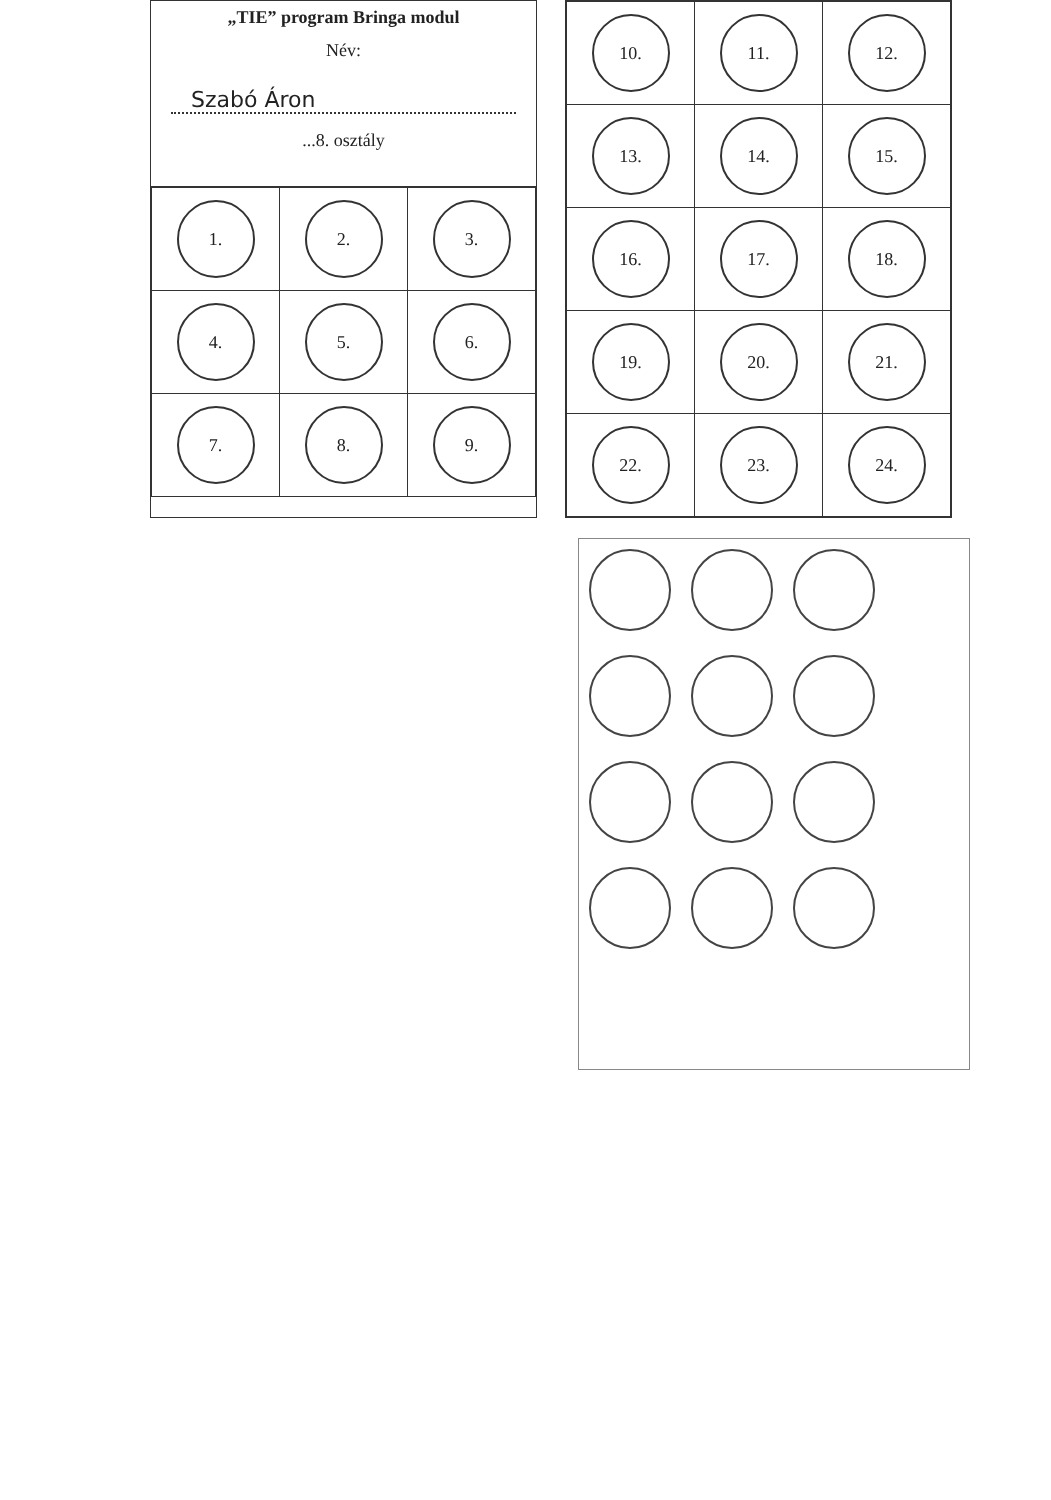„TIE” program Bringa modul
Név:
Szabó Áron
...8. osztály
| 1. | 2. | 3. |
| 4. | 5. | 6. |
| 7. | 8. | 9. |
| 10. | 11. | 12. |
| 13. | 14. | 15. |
| 16. | 17. | 18. |
| 19. | 20. | 21. |
| 22. | 23. | 24. |